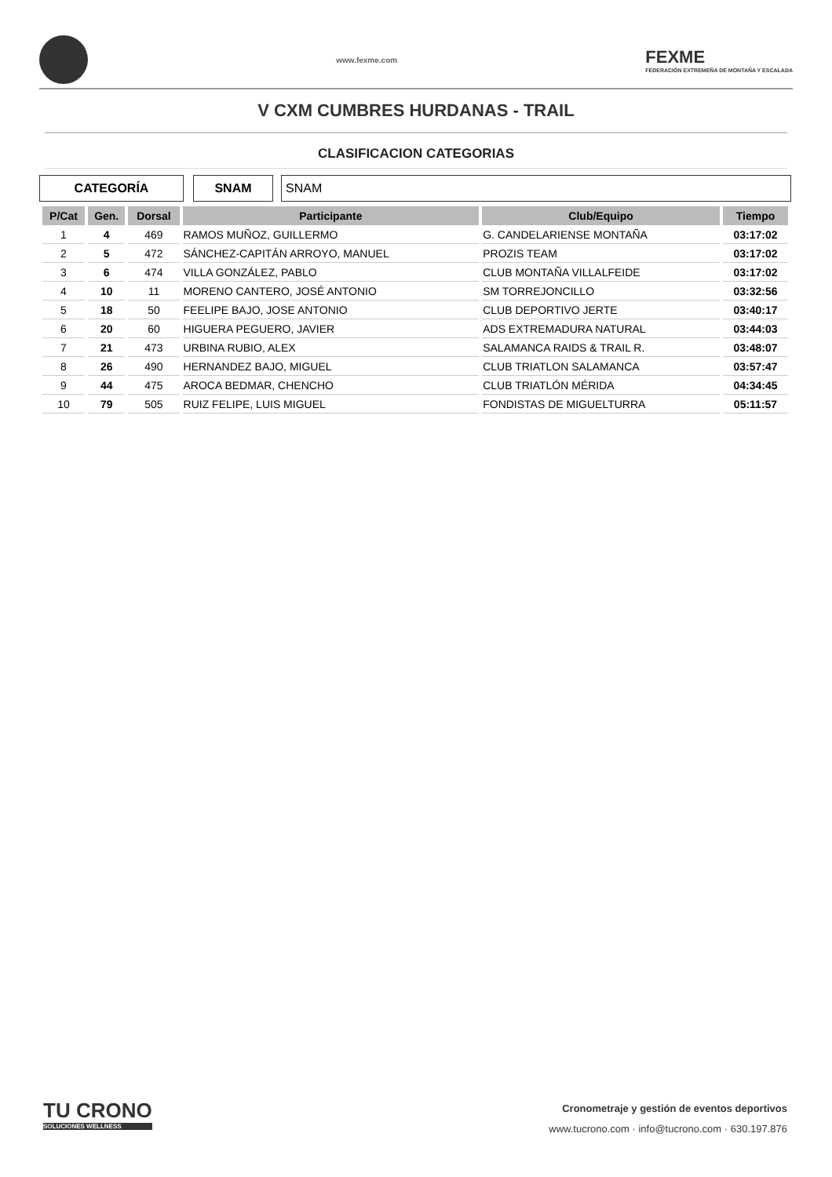www.fexme.com
FEXME
FEDERACIÓN EXTREMEÑA DE MONTAÑA Y ESCALADA
V CXM CUMBRES HURDANAS - TRAIL
CLASIFICACION CATEGORIAS
CATEGORÍA SNAM SNAM
| P/Cat | Gen. | Dorsal | Participante | Club/Equipo | Tiempo |
| --- | --- | --- | --- | --- | --- |
| 1 | 4 | 469 | RAMOS MUÑOZ, GUILLERMO | G. CANDELARIENSE MONTAÑA | 03:17:02 |
| 2 | 5 | 472 | SÁNCHEZ-CAPITÁN ARROYO, MANUEL | PROZIS TEAM | 03:17:02 |
| 3 | 6 | 474 | VILLA GONZÁLEZ, PABLO | CLUB MONTAÑA VILLALFEIDE | 03:17:02 |
| 4 | 10 | 11 | MORENO CANTERO, JOSÉ ANTONIO | SM TORREJONCILLO | 03:32:56 |
| 5 | 18 | 50 | FEELIPE BAJO, JOSE ANTONIO | CLUB DEPORTIVO JERTE | 03:40:17 |
| 6 | 20 | 60 | HIGUERA PEGUERO, JAVIER | ADS EXTREMADURA NATURAL | 03:44:03 |
| 7 | 21 | 473 | URBINA RUBIO, ALEX | SALAMANCA RAIDS & TRAIL R. | 03:48:07 |
| 8 | 26 | 490 | HERNANDEZ BAJO, MIGUEL | CLUB TRIATLON SALAMANCA | 03:57:47 |
| 9 | 44 | 475 | AROCA BEDMAR, CHENCHO | CLUB TRIATLÓN MÉRIDA | 04:34:45 |
| 10 | 79 | 505 | RUIZ FELIPE, LUIS MIGUEL | FONDISTAS DE MIGUELTURRA | 05:11:57 |
TU CRONO
SOLUCIONES WELLNESS
Cronometraje y gestión de eventos deportivos
www.tucrono.com · info@tucrono.com · 630.197.876